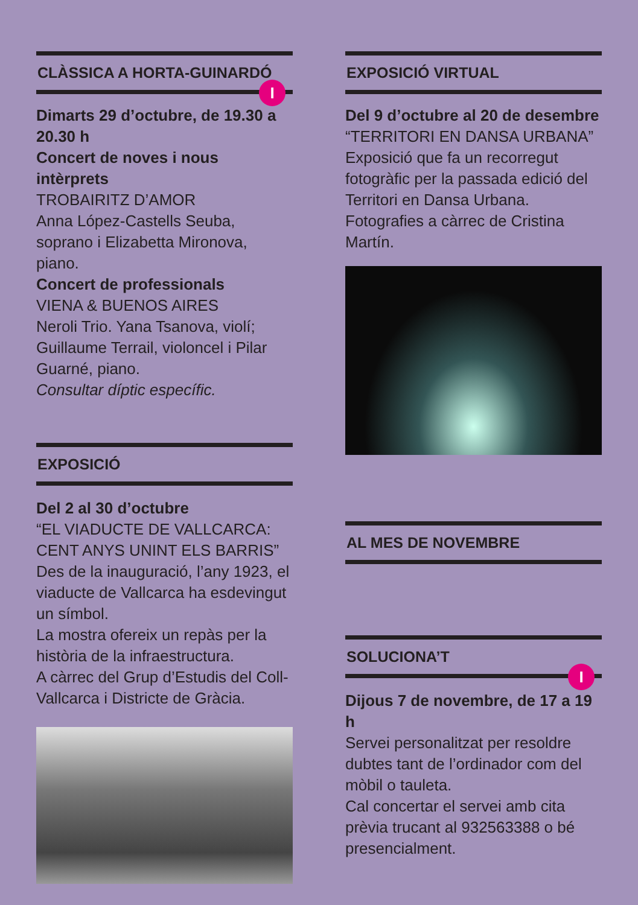CLÀSSICA A HORTA-GUINARDÓ
I
Dimarts 29 d’octubre, de 19.30 a 20.30 h
Concert de noves i nous intèrprets
TROBAIRITZ D’AMOR
Anna López-Castells Seuba, soprano i Elizabetta Mironova, piano.
Concert de professionals
VIENA & BUENOS AIRES
Neroli Trio. Yana Tsanova, violí; Guillaume Terrail, violoncel i Pilar Guarné, piano.
Consultar díptic específic.
EXPOSICIÓ
Del 2 al 30 d’octubre
“EL VIADUCTE DE VALLCARCA: CENT ANYS UNINT ELS BARRIS”
Des de la inauguració, l’any 1923, el viaducte de Vallcarca ha esdevingut un símbol.
La mostra ofereix un repàs per la història de la infraestructura.
A càrrec del Grup d’Estudis del Coll-Vallcarca i Districte de Gràcia.
EXPOSICIÓ VIRTUAL
Del 9 d’octubre al 20 de desembre
“TERRITORI EN DANSA URBANA”
Exposició que fa un recorregut fotogràfic per la passada edició del Territori en Dansa Urbana.
Fotografies a càrrec de Cristina Martín.
AL MES DE NOVEMBRE
SOLUCIONA’T
I
Dijous 7 de novembre, de 17 a 19 h
Servei personalitzat per resoldre dubtes tant de l’ordinador com del mòbil o tauleta.
Cal concertar el servei amb cita prèvia trucant al 932563388 o bé presencialment.